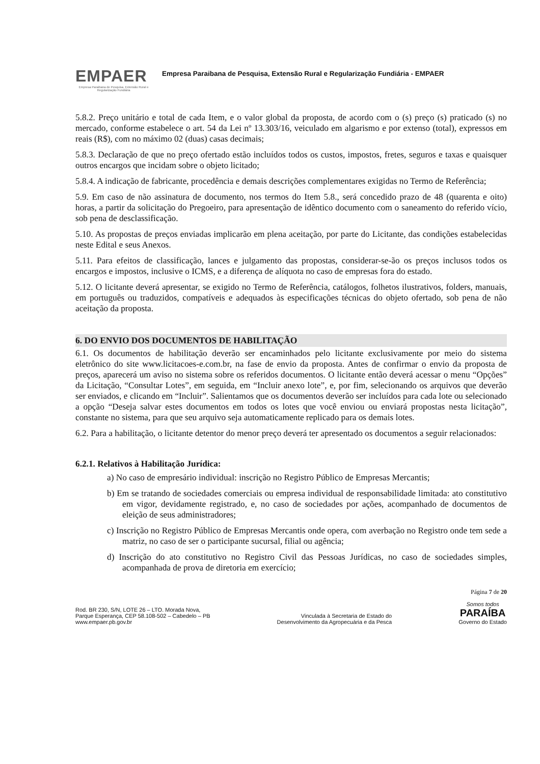EMPAER
Empresa Paraibana de Pesquisa, Extensão Rural e Regularização Fundiária
Empresa Paraibana de Pesquisa, Extensão Rural e Regularização Fundiária - EMPAER
5.8.2. Preço unitário e total de cada Item, e o valor global da proposta, de acordo com o (s) preço (s) praticado (s) no mercado, conforme estabelece o art. 54 da Lei nº 13.303/16, veiculado em algarismo e por extenso (total), expressos em reais (R$), com no máximo 02 (duas) casas decimais;
5.8.3. Declaração de que no preço ofertado estão incluídos todos os custos, impostos, fretes, seguros e taxas e quaisquer outros encargos que incidam sobre o objeto licitado;
5.8.4. A indicação de fabricante, procedência e demais descrições complementares exigidas no Termo de Referência;
5.9. Em caso de não assinatura de documento, nos termos do Item 5.8., será concedido prazo de 48 (quarenta e oito) horas, a partir da solicitação do Pregoeiro, para apresentação de idêntico documento com o saneamento do referido vício, sob pena de desclassificação.
5.10. As propostas de preços enviadas implicarão em plena aceitação, por parte do Licitante, das condições estabelecidas neste Edital e seus Anexos.
5.11. Para efeitos de classificação, lances e julgamento das propostas, considerar-se-ão os preços inclusos todos os encargos e impostos, inclusive o ICMS, e a diferença de alíquota no caso de empresas fora do estado.
5.12. O licitante deverá apresentar, se exigido no Termo de Referência, catálogos, folhetos ilustrativos, folders, manuais, em português ou traduzidos, compatíveis e adequados às especificações técnicas do objeto ofertado, sob pena de não aceitação da proposta.
6. DO ENVIO DOS DOCUMENTOS DE HABILITAÇÃO
6.1. Os documentos de habilitação deverão ser encaminhados pelo licitante exclusivamente por meio do sistema eletrônico do site www.licitacoes-e.com.br, na fase de envio da proposta. Antes de confirmar o envio da proposta de preços, aparecerá um aviso no sistema sobre os referidos documentos. O licitante então deverá acessar o menu “Opções” da Licitação, “Consultar Lotes”, em seguida, em “Incluir anexo lote”, e, por fim, selecionando os arquivos que deverão ser enviados, e clicando em “Incluir”. Salientamos que os documentos deverão ser incluídos para cada lote ou selecionado a opção “Deseja salvar estes documentos em todos os lotes que você enviou ou enviará propostas nesta licitação”, constante no sistema, para que seu arquivo seja automaticamente replicado para os demais lotes.
6.2. Para a habilitação, o licitante detentor do menor preço deverá ter apresentado os documentos a seguir relacionados:
6.2.1. Relativos à Habilitação Jurídica:
a) No caso de empresário individual: inscrição no Registro Público de Empresas Mercantis;
b) Em se tratando de sociedades comerciais ou empresa individual de responsabilidade limitada: ato constitutivo em vigor, devidamente registrado, e, no caso de sociedades por ações, acompanhado de documentos de eleição de seus administradores;
c) Inscrição no Registro Público de Empresas Mercantis onde opera, com averbação no Registro onde tem sede a matriz, no caso de ser o participante sucursal, filial ou agência;
d) Inscrição do ato constitutivo no Registro Civil das Pessoas Jurídicas, no caso de sociedades simples, acompanhada de prova de diretoria em exercício;
Página 7 de 20
Rod. BR 230, S/N, LOTE 26 – LTO. Morada Nova,
Parque Esperança, CEP 58.108-502 – Cabedelo – PB
www.empaer.pb.gov.br
Vinculada à Secretaria de Estado do
Desenvolvimento da Agropecuária e da Pesca
Somos todos
PARAÍBA
Governo do Estado